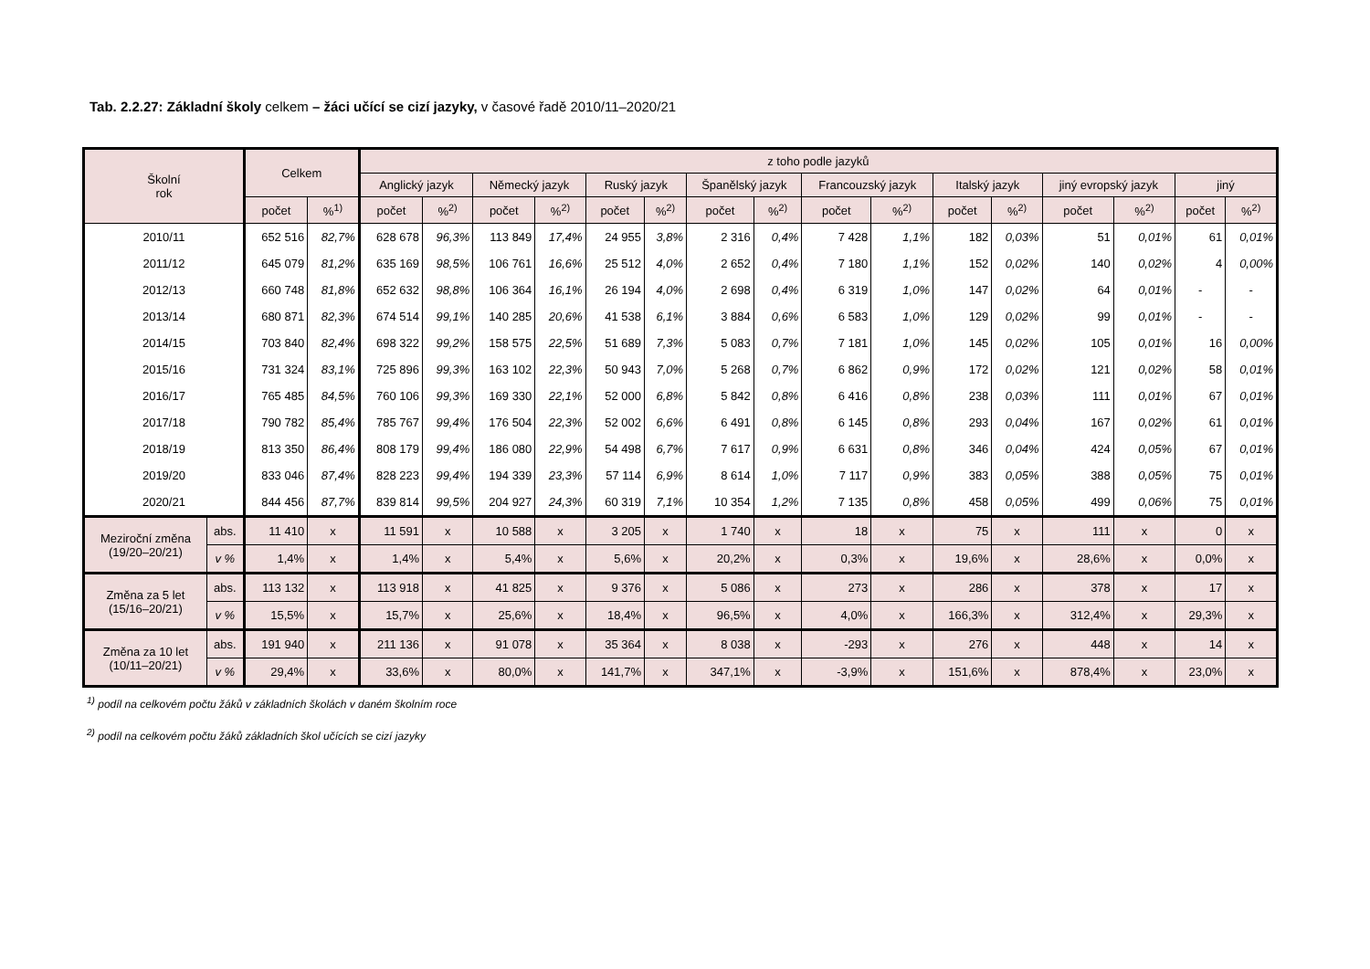Tab. 2.2.27: Základní školy celkem – žáci učící se cizí jazyky, v časové řadě 2010/11–2020/21
| Školní rok | | Celkem | | z toho podle jazyků | | | | | | | | | | | | | | | |
| --- | --- | --- | --- | --- | --- | --- | --- | --- | --- | --- | --- | --- | --- | --- | --- | --- | --- | --- | --- |
| | | | | Anglický jazyk | | Německý jazyk | | Ruský jazyk | | Španělský jazyk | | Francouzský jazyk | | Italský jazyk | | jiný evropský jazyk | | jiný | |
| | | počet | %<sup>1)</sup> | počet | %<sup>2)</sup> | počet | %<sup>2)</sup> | počet | %<sup>2)</sup> | počet | %<sup>2)</sup> | počet | %<sup>2)</sup> | počet | %<sup>2)</sup> | počet | %<sup>2)</sup> | počet | %<sup>2)</sup> |
| 2010/11 | | 652 516 | 82,7% | 628 678 | 96,3% | 113 849 | 17,4% | 24 955 | 3,8% | 2 316 | 0,4% | 7 428 | 1,1% | 182 | 0,03% | 51 | 0,01% | 61 | 0,01% |
| 2011/12 | | 645 079 | 81,2% | 635 169 | 98,5% | 106 761 | 16,6% | 25 512 | 4,0% | 2 652 | 0,4% | 7 180 | 1,1% | 152 | 0,02% | 140 | 0,02% | 4 | 0,00% |
| 2012/13 | | 660 748 | 81,8% | 652 632 | 98,8% | 106 364 | 16,1% | 26 194 | 4,0% | 2 698 | 0,4% | 6 319 | 1,0% | 147 | 0,02% | 64 | 0,01% | - | - |
| 2013/14 | | 680 871 | 82,3% | 674 514 | 99,1% | 140 285 | 20,6% | 41 538 | 6,1% | 3 884 | 0,6% | 6 583 | 1,0% | 129 | 0,02% | 99 | 0,01% | - | - |
| 2014/15 | | 703 840 | 82,4% | 698 322 | 99,2% | 158 575 | 22,5% | 51 689 | 7,3% | 5 083 | 0,7% | 7 181 | 1,0% | 145 | 0,02% | 105 | 0,01% | 16 | 0,00% |
| 2015/16 | | 731 324 | 83,1% | 725 896 | 99,3% | 163 102 | 22,3% | 50 943 | 7,0% | 5 268 | 0,7% | 6 862 | 0,9% | 172 | 0,02% | 121 | 0,02% | 58 | 0,01% |
| 2016/17 | | 765 485 | 84,5% | 760 106 | 99,3% | 169 330 | 22,1% | 52 000 | 6,8% | 5 842 | 0,8% | 6 416 | 0,8% | 238 | 0,03% | 111 | 0,01% | 67 | 0,01% |
| 2017/18 | | 790 782 | 85,4% | 785 767 | 99,4% | 176 504 | 22,3% | 52 002 | 6,6% | 6 491 | 0,8% | 6 145 | 0,8% | 293 | 0,04% | 167 | 0,02% | 61 | 0,01% |
| 2018/19 | | 813 350 | 86,4% | 808 179 | 99,4% | 186 080 | 22,9% | 54 498 | 6,7% | 7 617 | 0,9% | 6 631 | 0,8% | 346 | 0,04% | 424 | 0,05% | 67 | 0,01% |
| 2019/20 | | 833 046 | 87,4% | 828 223 | 99,4% | 194 339 | 23,3% | 57 114 | 6,9% | 8 614 | 1,0% | 7 117 | 0,9% | 383 | 0,05% | 388 | 0,05% | 75 | 0,01% |
| 2020/21 | | 844 456 | 87,7% | 839 814 | 99,5% | 204 927 | 24,3% | 60 319 | 7,1% | 10 354 | 1,2% | 7 135 | 0,8% | 458 | 0,05% | 499 | 0,06% | 75 | 0,01% |
| Meziroční změna (19/20–20/21) | abs. | 11 410 | x | 11 591 | x | 10 588 | x | 3 205 | x | 1 740 | x | 18 | x | 75 | x | 111 | x | 0 | x |
| | v % | 1,4% | x | 1,4% | x | 5,4% | x | 5,6% | x | 20,2% | x | 0,3% | x | 19,6% | x | 28,6% | x | 0,0% | x |
| Změna za 5 let (15/16–20/21) | abs. | 113 132 | x | 113 918 | x | 41 825 | x | 9 376 | x | 5 086 | x | 273 | x | 286 | x | 378 | x | 17 | x |
| | v % | 15,5% | x | 15,7% | x | 25,6% | x | 18,4% | x | 96,5% | x | 4,0% | x | 166,3% | x | 312,4% | x | 29,3% | x |
| Změna za 10 let (10/11–20/21) | abs. | 191 940 | x | 211 136 | x | 91 078 | x | 35 364 | x | 8 038 | x | -293 | x | 276 | x | 448 | x | 14 | x |
| | v % | 29,4% | x | 33,6% | x | 80,0% | x | 141,7% | x | 347,1% | x | -3,9% | x | 151,6% | x | 878,4% | x | 23,0% | x |
<sup>1)</sup> podíl na celkovém počtu žáků v základních školách v daném školním roce
<sup>2)</sup> podíl na celkovém počtu žáků základních škol učících se cizí jazyky